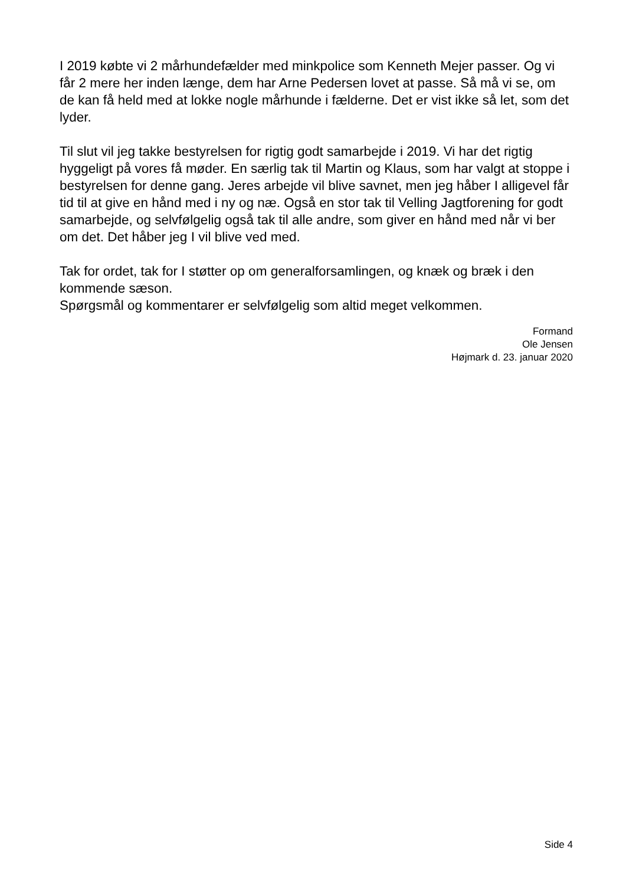I 2019 købte vi 2 mårhundefælder med minkpolice som Kenneth Mejer passer. Og vi får 2 mere her inden længe, dem har Arne Pedersen lovet at passe. Så må vi se, om de kan få held med at lokke nogle mårhunde i fælderne. Det er vist ikke så let, som det lyder.
Til slut vil jeg takke bestyrelsen for rigtig godt samarbejde i 2019. Vi har det rigtig hyggeligt på vores få møder. En særlig tak til Martin og Klaus, som har valgt at stoppe i bestyrelsen for denne gang. Jeres arbejde vil blive savnet, men jeg håber I alligevel får tid til at give en hånd med i ny og næ. Også en stor tak til Velling Jagtforening for godt samarbejde, og selvfølgelig også tak til alle andre, som giver en hånd med når vi ber om det. Det håber jeg I vil blive ved med.
Tak for ordet, tak for I støtter op om generalforsamlingen, og knæk og bræk i den kommende sæson.
Spørgsmål og kommentarer er selvfølgelig som altid meget velkommen.
Formand
Ole Jensen
Højmark d. 23. januar 2020
Side 4